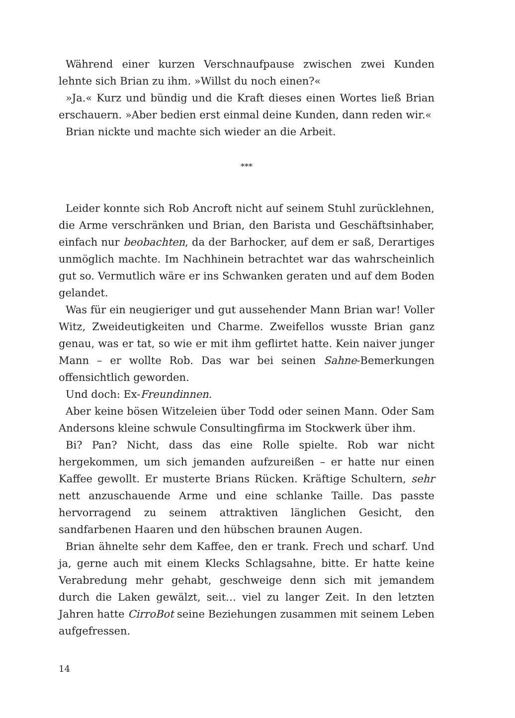Während einer kurzen Verschnaufpause zwischen zwei Kunden lehnte sich Brian zu ihm. »Willst du noch einen?«
»Ja.« Kurz und bündig und die Kraft dieses einen Wortes ließ Brian erschauern. »Aber bedien erst einmal deine Kunden, dann reden wir.«
Brian nickte und machte sich wieder an die Arbeit.
***
Leider konnte sich Rob Ancroft nicht auf seinem Stuhl zurücklehnen, die Arme verschränken und Brian, den Barista und Geschäftsinhaber, einfach nur beobachten, da der Barhocker, auf dem er saß, Derartiges unmöglich machte. Im Nachhinein betrachtet war das wahrscheinlich gut so. Vermutlich wäre er ins Schwanken geraten und auf dem Boden gelandet.
Was für ein neugieriger und gut aussehender Mann Brian war! Voller Witz, Zweideutigkeiten und Charme. Zweifellos wusste Brian ganz genau, was er tat, so wie er mit ihm geflirtet hatte. Kein naiver junger Mann – er wollte Rob. Das war bei seinen Sahne-Bemerkungen offensichtlich geworden.
Und doch: Ex-Freundinnen.
Aber keine bösen Witzeleien über Todd oder seinen Mann. Oder Sam Andersons kleine schwule Consultingfirma im Stockwerk über ihm.
Bi? Pan? Nicht, dass das eine Rolle spielte. Rob war nicht hergekommen, um sich jemanden aufzureißen – er hatte nur einen Kaffee gewollt. Er musterte Brians Rücken. Kräftige Schultern, sehr nett anzuschauende Arme und eine schlanke Taille. Das passte hervorragend zu seinem attraktiven länglichen Gesicht, den sandfarbenen Haaren und den hübschen braunen Augen.
Brian ähnelte sehr dem Kaffee, den er trank. Frech und scharf. Und ja, gerne auch mit einem Klecks Schlagsahne, bitte. Er hatte keine Verabredung mehr gehabt, geschweige denn sich mit jemandem durch die Laken gewälzt, seit… viel zu langer Zeit. In den letzten Jahren hatte CirroBot seine Beziehungen zusammen mit seinem Leben aufgefressen.
14